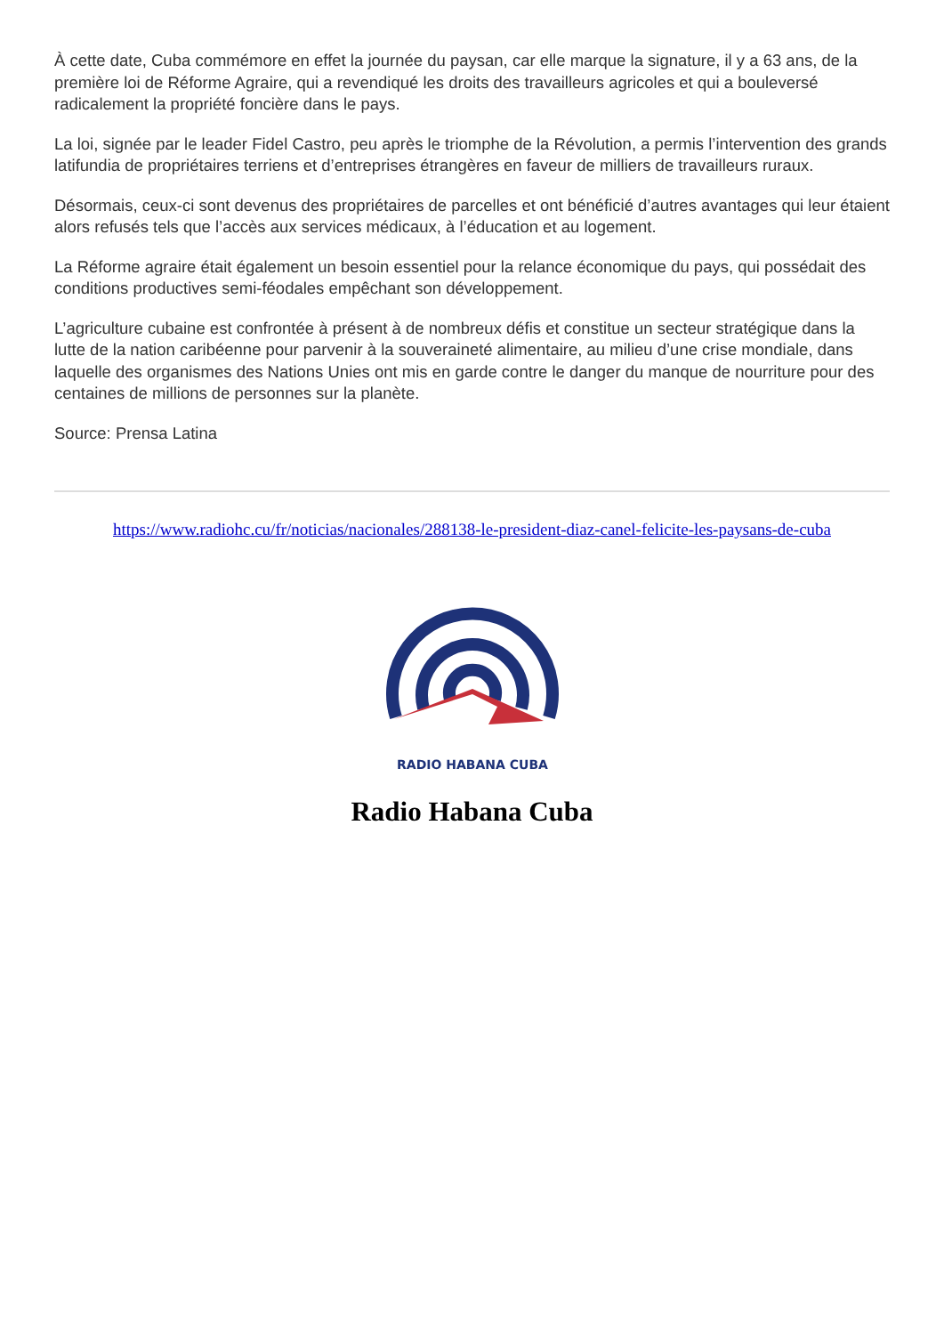À cette date, Cuba commémore en effet la journée du paysan, car elle marque la signature, il y a 63 ans, de la première loi de Réforme Agraire, qui a revendiqué les droits des travailleurs agricoles et qui a bouleversé radicalement la propriété foncière dans le pays.
La loi, signée par le leader Fidel Castro, peu après le triomphe de la Révolution, a permis l’intervention des grands latifundia de propriétaires terriens et d’entreprises étrangères en faveur de milliers de travailleurs ruraux.
Désormais, ceux-ci sont devenus des propriétaires de parcelles et ont bénéficié d’autres avantages qui leur étaient alors refusés tels que l’accès aux services médicaux, à l’éducation et au logement.
La Réforme agraire était également un besoin essentiel pour la relance économique du pays, qui possédait des conditions productives semi-féodales empêchant son développement.
L’agriculture cubaine est confrontée à présent à de nombreux défis et constitue un secteur stratégique dans la lutte de la nation caribéenne pour parvenir à la souveraineté alimentaire, au milieu d’une crise mondiale, dans laquelle des organismes des Nations Unies ont mis en garde contre le danger du manque de nourriture pour des centaines de millions de personnes sur la planète.
Source: Prensa Latina
https://www.radiohc.cu/fr/noticias/nacionales/288138-le-president-diaz-canel-felicite-les-paysans-de-cuba
RADIO HABANA CUBA
Radio Habana Cuba